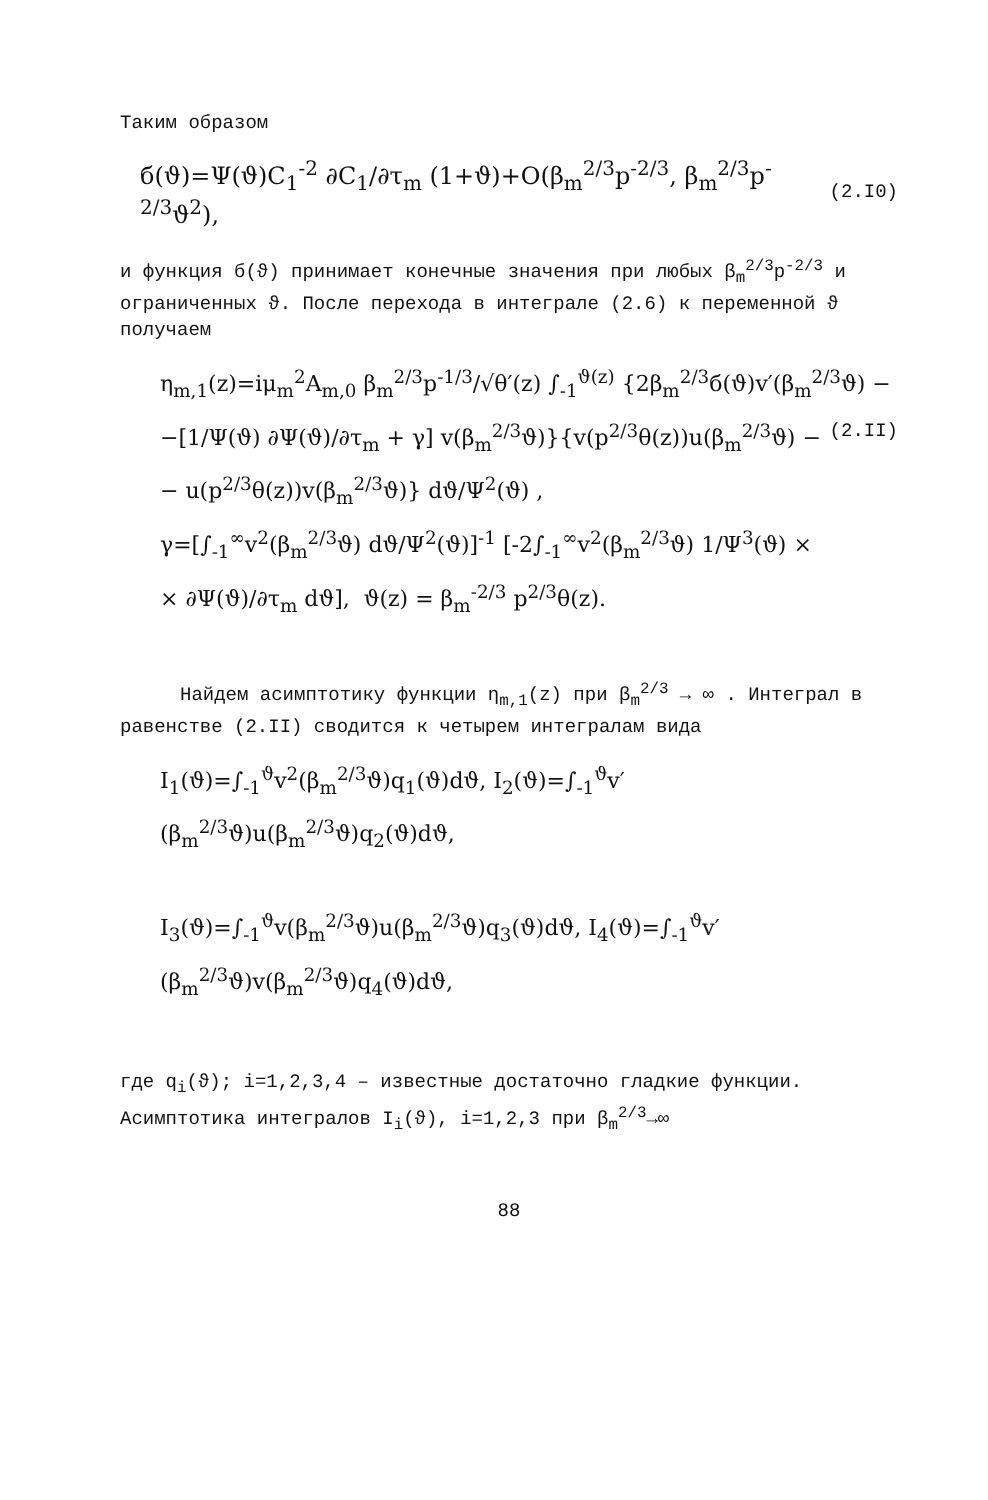Таким образом
б(ϑ)=Ψ(ϑ)C<sub>1</sub><sup>-2</sup> ∂C<sub>1</sub>/∂τ<sub>m</sub> (1+ϑ)+O(β<sub>m</sub><sup>2/3</sup>p<sup>-2/3</sup>, β<sub>m</sub><sup>2/3</sup>p<sup>-2/3</sup>ϑ<sup>2</sup>), (2.I0)
и функция б(ϑ) принимает конечные значения при любых β<sub>m</sub><sup>2/3</sup>p<sup>-2/3</sup> и ограниченных ϑ. После перехода в интеграле (2.6) к переменной ϑ получаем
η<sub>m,1</sub>(z)=iμ<sub>m</sub><sup>2</sup>A<sub>m,0</sub> β<sub>m</sub><sup>2/3</sup>p<sup>-1/3</sup>/√θ′(z) ∫<sub>-1</sub><sup>ϑ(z)</sup> {2β<sub>m</sub><sup>2/3</sup>б(ϑ)v′(β<sub>m</sub><sup>2/3</sup>ϑ) −
−[1/Ψ(ϑ) ∂Ψ(ϑ)/∂τ<sub>m</sub> + γ] v(β<sub>m</sub><sup>2/3</sup>ϑ)}{v(p<sup>2/3</sup>θ(z))u(β<sub>m</sub><sup>2/3</sup>ϑ) − (2.II)
− u(p<sup>2/3</sup>θ(z))v(β<sub>m</sub><sup>2/3</sup>ϑ)} dϑ/Ψ<sup>2</sup>(ϑ) ,
γ=[∫<sub>-1</sub><sup>∞</sup>v<sup>2</sup>(β<sub>m</sub><sup>2/3</sup>ϑ) dϑ/Ψ<sup>2</sup>(ϑ)]<sup>-1</sup> [-2∫<sub>-1</sub><sup>∞</sup>v<sup>2</sup>(β<sub>m</sub><sup>2/3</sup>ϑ) 1/Ψ<sup>3</sup>(ϑ) ×
× ∂Ψ(ϑ)/∂τ<sub>m</sub> dϑ], ϑ(z) = β<sub>m</sub><sup>-2/3</sup> p<sup>2/3</sup>θ(z).
Найдем асимптотику функции η<sub>m,1</sub>(z) при β<sub>m</sub><sup>2/3</sup> → ∞ . Интеграл в равенстве (2.II) сводится к четырем интегралам вида
I<sub>1</sub>(ϑ)=∫<sub>-1</sub><sup>ϑ</sup>v<sup>2</sup>(β<sub>m</sub><sup>2/3</sup>ϑ)q<sub>1</sub>(ϑ)dϑ, I<sub>2</sub>(ϑ)=∫<sub>-1</sub><sup>ϑ</sup>v′(β<sub>m</sub><sup>2/3</sup>ϑ)u(β<sub>m</sub><sup>2/3</sup>ϑ)q<sub>2</sub>(ϑ)dϑ,
I<sub>3</sub>(ϑ)=∫<sub>-1</sub><sup>ϑ</sup>v(β<sub>m</sub><sup>2/3</sup>ϑ)u(β<sub>m</sub><sup>2/3</sup>ϑ)q<sub>3</sub>(ϑ)dϑ, I<sub>4</sub>(ϑ)=∫<sub>-1</sub><sup>ϑ</sup>v′(β<sub>m</sub><sup>2/3</sup>ϑ)v(β<sub>m</sub><sup>2/3</sup>ϑ)q<sub>4</sub>(ϑ)dϑ,
где q<sub>i</sub>(ϑ); i=1,2,3,4 – известные достаточно гладкие функции. Асимптотика интегралов I<sub>i</sub>(ϑ), i=1,2,3 при β<sub>m</sub><sup>2/3</sup>→∞
88